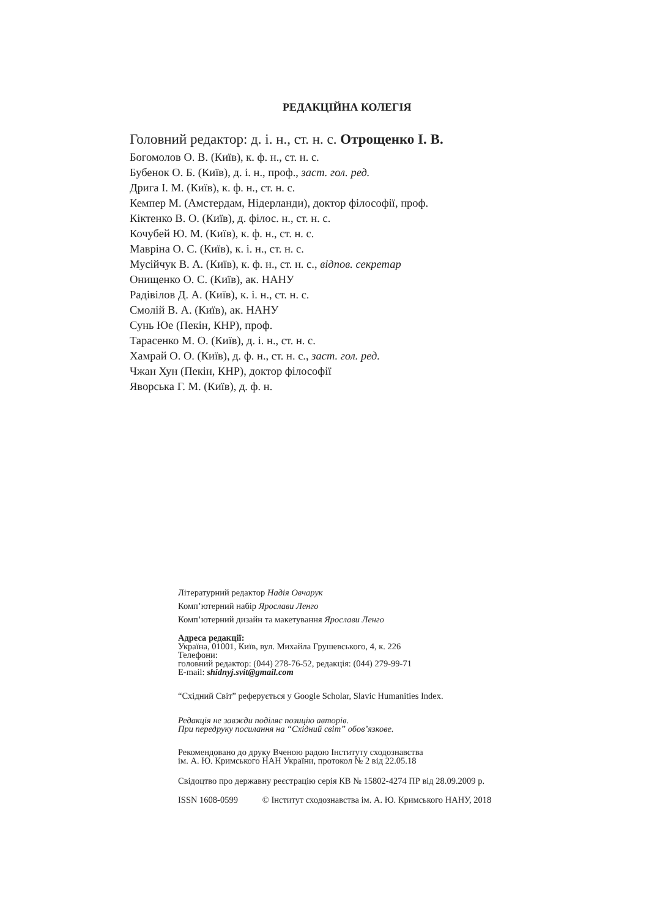РЕДАКЦІЙНА КОЛЕГІЯ
Головний редактор: д. і. н., ст. н. с. Отрощенко І. В.
Богомолов О. В. (Київ), к. ф. н., ст. н. с.
Бубенок О. Б. (Київ), д. і. н., проф., заст. гол. ред.
Дрига І. М. (Київ), к. ф. н., ст. н. с.
Кемпер М. (Амстердам, Нідерланди), доктор філософії, проф.
Кіктенко В. О. (Київ), д. філос. н., ст. н. с.
Кочубей Ю. М. (Київ), к. ф. н., ст. н. с.
Мавріна О. С. (Київ), к. і. н., ст. н. с.
Мусійчук В. А. (Київ), к. ф. н., ст. н. с., відпов. секретар
Онищенко О. С. (Київ), ак. НАНУ
Радівілов Д. А. (Київ), к. і. н., ст. н. с.
Смолій В. А. (Київ), ак. НАНУ
Сунь Юе (Пекін, КНР), проф.
Тарасенко М. О. (Київ), д. і. н., ст. н. с.
Хамрай О. О. (Київ), д. ф. н., ст. н. с., заст. гол. ред.
Чжан Хун (Пекін, КНР), доктор філософії
Яворська Г. М. (Київ), д. ф. н.
Літературний редактор Надія Овчарук
Комп’ютерний набір Ярослави Ленго
Комп’ютерний дизайн та макетування Ярослави Ленго
Адреса редакції:
Україна, 01001, Київ, вул. Михайла Грушевського, 4, к. 226
Телефони:
головний редактор: (044) 278-76-52, редакція: (044) 279-99-71
E-mail: shidnyj.svit@gmail.com
“Східний Світ” реферується у Google Scholar, Slavic Humanities Index.
Редакція не завжди поділяє позицію авторів.
При передруку посилання на “Східний світ” обов’язкове.
Рекомендовано до друку Вченою радою Інституту сходознавства
ім. А. Ю. Кримського НАН України, протокол № 2 від 22.05.18
Свідоцтво про державну реєстрацію серія КВ № 15802-4274 ПР від 28.09.2009 р.
ISSN 1608-0599 © Інститут сходознавства ім. А. Ю. Кримського НАНУ, 2018